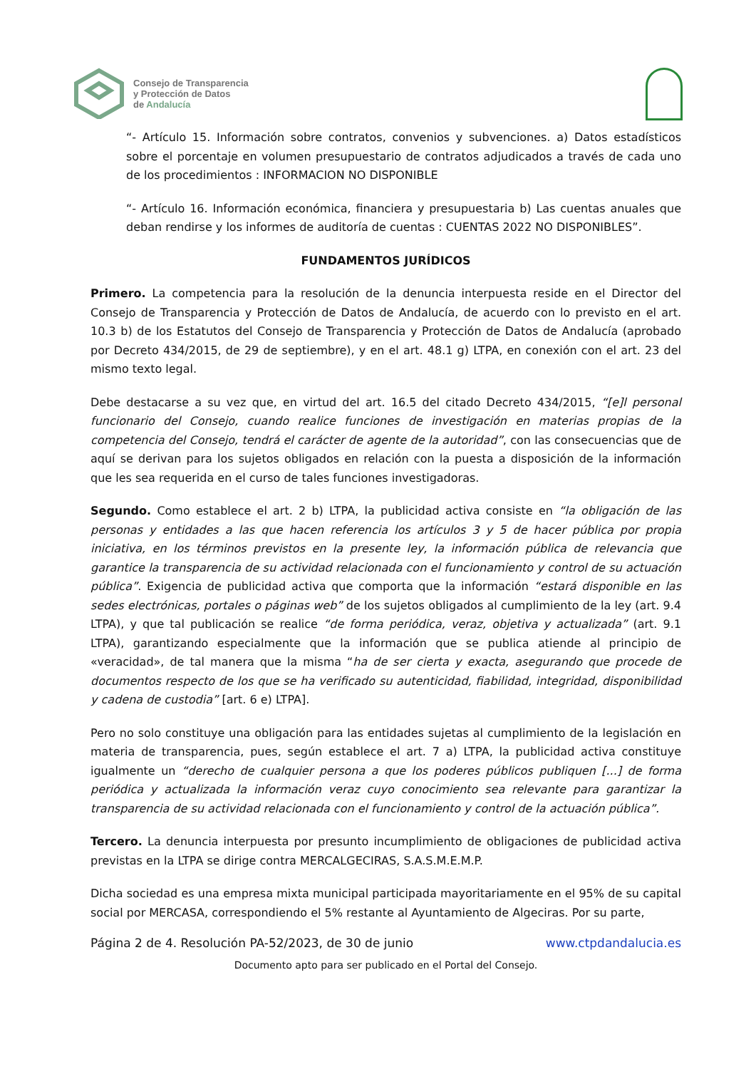Consejo de Transparencia
y Protección de Datos
de Andalucía
“- Artículo 15. Información sobre contratos, convenios y subvenciones. a) Datos estadísticos sobre el porcentaje en volumen presupuestario de contratos adjudicados a través de cada uno de los procedimientos : INFORMACION NO DISPONIBLE
“- Artículo 16. Información económica, financiera y presupuestaria b) Las cuentas anuales que deban rendirse y los informes de auditoría de cuentas : CUENTAS 2022 NO DISPONIBLES”.
FUNDAMENTOS JURÍDICOS
Primero. La competencia para la resolución de la denuncia interpuesta reside en el Director del Consejo de Transparencia y Protección de Datos de Andalucía, de acuerdo con lo previsto en el art. 10.3 b) de los Estatutos del Consejo de Transparencia y Protección de Datos de Andalucía (aprobado por Decreto 434/2015, de 29 de septiembre), y en el art. 48.1 g) LTPA, en conexión con el art. 23 del mismo texto legal.
Debe destacarse a su vez que, en virtud del art. 16.5 del citado Decreto 434/2015, “[e]l personal funcionario del Consejo, cuando realice funciones de investigación en materias propias de la competencia del Consejo, tendrá el carácter de agente de la autoridad”, con las consecuencias que de aquí se derivan para los sujetos obligados en relación con la puesta a disposición de la información que les sea requerida en el curso de tales funciones investigadoras.
Segundo. Como establece el art. 2 b) LTPA, la publicidad activa consiste en “la obligación de las personas y entidades a las que hacen referencia los artículos 3 y 5 de hacer pública por propia iniciativa, en los términos previstos en la presente ley, la información pública de relevancia que garantice la transparencia de su actividad relacionada con el funcionamiento y control de su actuación pública”. Exigencia de publicidad activa que comporta que la información “estará disponible en las sedes electrónicas, portales o páginas web” de los sujetos obligados al cumplimiento de la ley (art. 9.4 LTPA), y que tal publicación se realice “de forma periódica, veraz, objetiva y actualizada” (art. 9.1 LTPA), garantizando especialmente que la información que se publica atiende al principio de «veracidad», de tal manera que la misma “ha de ser cierta y exacta, asegurando que procede de documentos respecto de los que se ha verificado su autenticidad, fiabilidad, integridad, disponibilidad y cadena de custodia” [art. 6 e) LTPA].
Pero no solo constituye una obligación para las entidades sujetas al cumplimiento de la legislación en materia de transparencia, pues, según establece el art. 7 a) LTPA, la publicidad activa constituye igualmente un “derecho de cualquier persona a que los poderes públicos publiquen [...] de forma periódica y actualizada la información veraz cuyo conocimiento sea relevante para garantizar la transparencia de su actividad relacionada con el funcionamiento y control de la actuación pública”.
Tercero. La denuncia interpuesta por presunto incumplimiento de obligaciones de publicidad activa previstas en la LTPA se dirige contra MERCALGECIRAS, S.A.S.M.E.M.P.
Dicha sociedad es una empresa mixta municipal participada mayoritariamente en el 95% de su capital social por MERCASA, correspondiendo el 5% restante al Ayuntamiento de Algeciras. Por su parte,
Página 2 de 4. Resolución PA-52/2023, de 30 de junio www.ctpdandalucia.es
Documento apto para ser publicado en el Portal del Consejo.